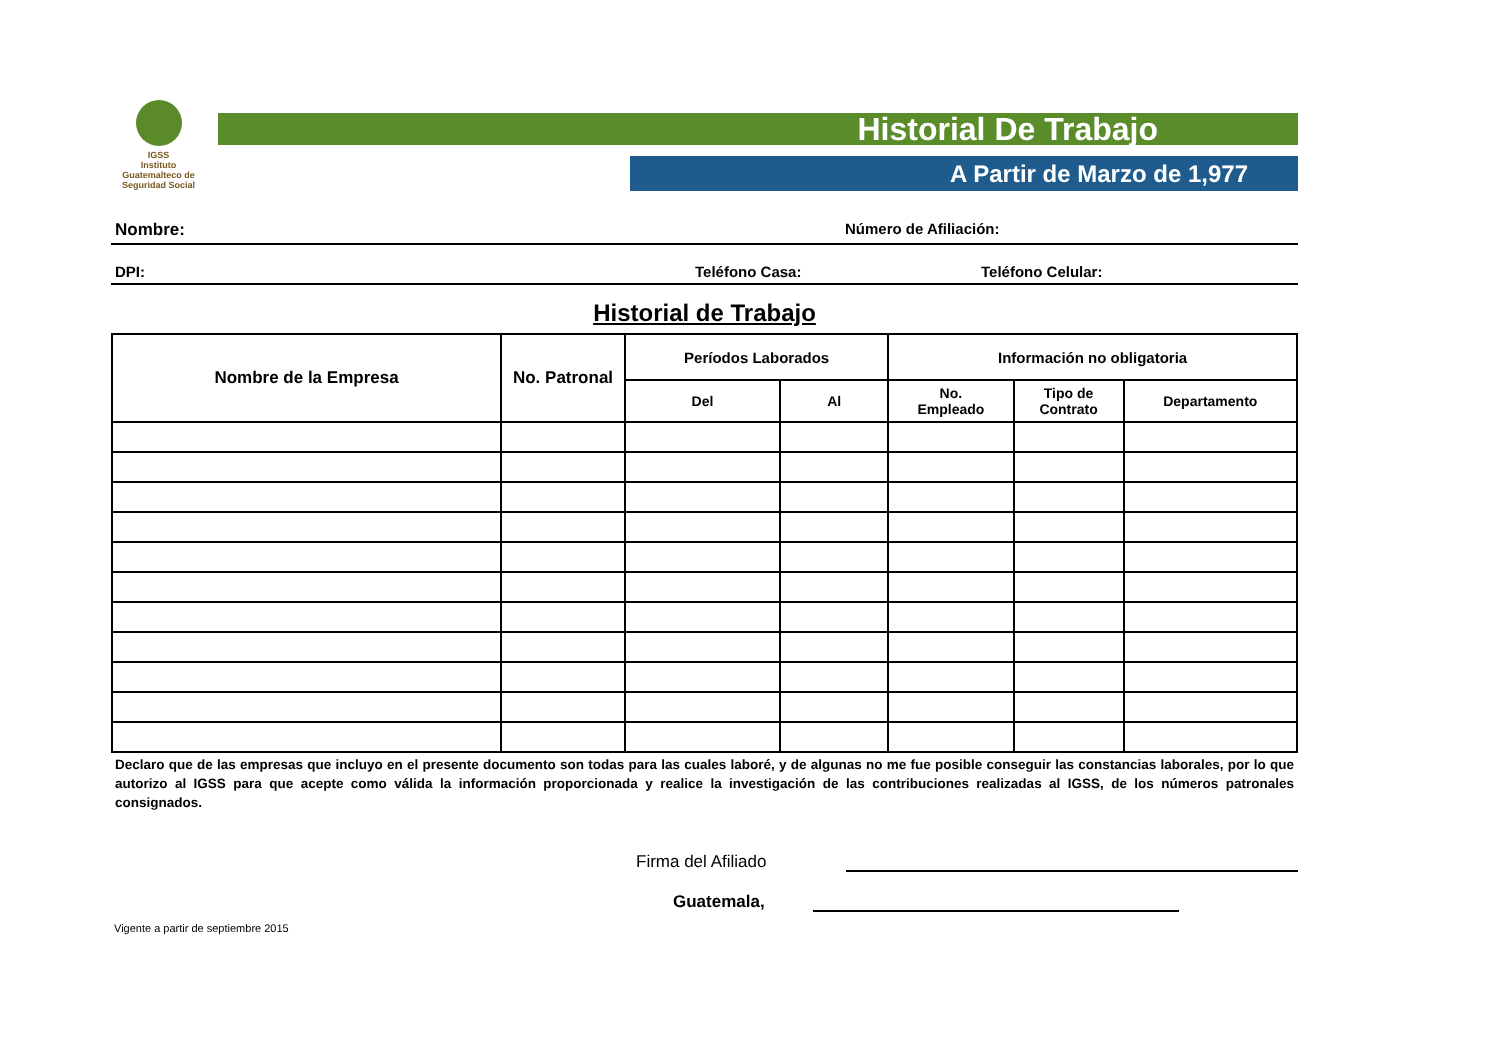IGSS
Instituto Guatemalteco de Seguridad Social
Historial De Trabajo
A Partir de Marzo de 1,977
Nombre: Número de Afiliación:
DPI: Teléfono Casa: Teléfono Celular:
Historial de Trabajo
| Nombre de la Empresa | No. Patronal | Períodos Laborados | | Información no obligatoria | | |
| --- | --- | --- | --- | --- | --- | --- |
| | | Del | Al | No. Empleado | Tipo de Contrato | Departamento |
Declaro que de las empresas que incluyo en el presente documento son todas para las cuales laboré, y de algunas no me fue posible conseguir las constancias laborales, por lo que autorizo al IGSS para que acepte como válida la información proporcionada y realice la investigación de las contribuciones realizadas al IGSS, de los números patronales consignados.
Firma del Afiliado
Guatemala,
Vigente a partir de septiembre 2015